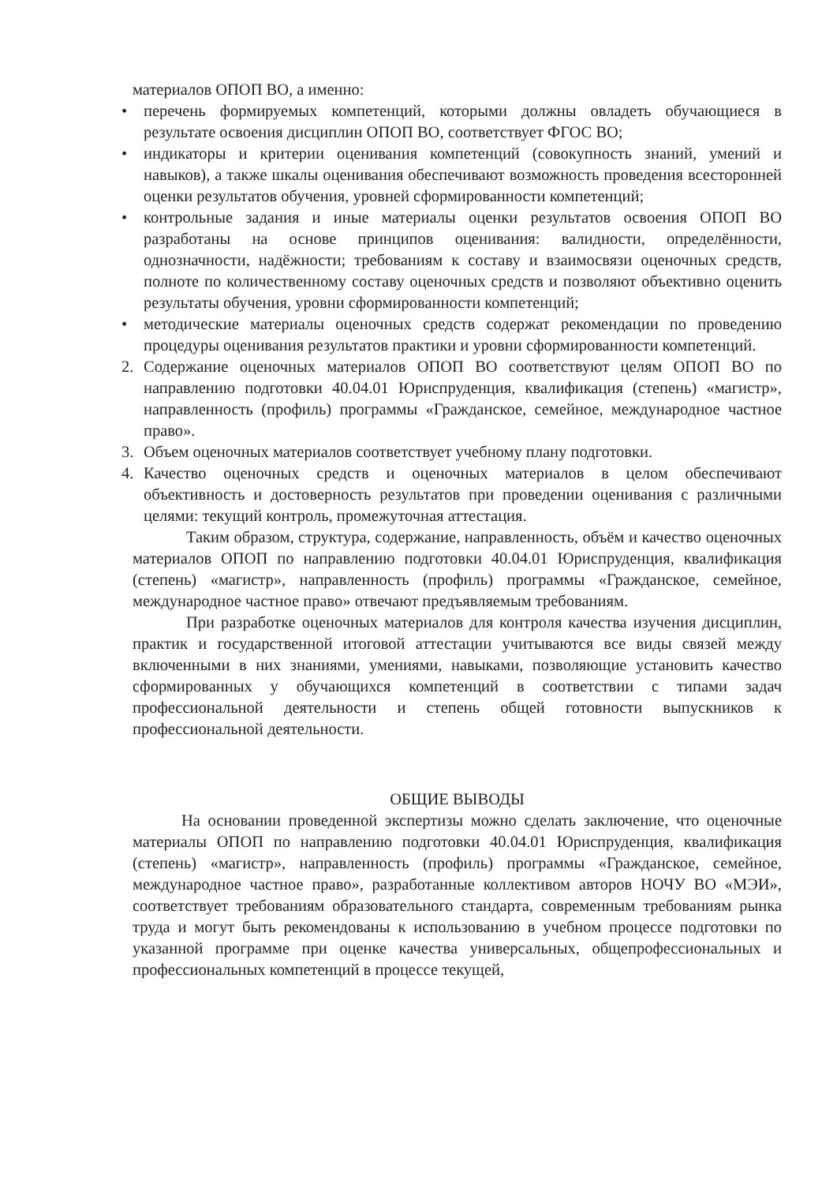материалов ОПОП ВО, а именно:
• перечень формируемых компетенций, которыми должны овладеть обучающиеся в результате освоения дисциплин ОПОП ВО, соответствует ФГОС ВО;
• индикаторы и критерии оценивания компетенций (совокупность знаний, умений и навыков), а также шкалы оценивания обеспечивают возможность проведения всесторонней оценки результатов обучения, уровней сформированности компетенций;
• контрольные задания и иные материалы оценки результатов освоения ОПОП ВО разработаны на основе принципов оценивания: валидности, определённости, однозначности, надёжности; требованиям к составу и взаимосвязи оценочных средств, полноте по количественному составу оценочных средств и позволяют объективно оценить результаты обучения, уровни сформированности компетенций;
• методические материалы оценочных средств содержат рекомендации по проведению процедуры оценивания результатов практики и уровни сформированности компетенций.
2. Содержание оценочных материалов ОПОП ВО соответствуют целям ОПОП ВО по направлению подготовки 40.04.01 Юриспруденция, квалификация (степень) «магистр», направленность (профиль) программы «Гражданское, семейное, международное частное право».
3. Объем оценочных материалов соответствует учебному плану подготовки.
4. Качество оценочных средств и оценочных материалов в целом обеспечивают объективность и достоверность результатов при проведении оценивания с различными целями: текущий контроль, промежуточная аттестация.
Таким образом, структура, содержание, направленность, объём и качество оценочных материалов ОПОП по направлению подготовки 40.04.01 Юриспруденция, квалификация (степень) «магистр», направленность (профиль) программы «Гражданское, семейное, международное частное право» отвечают предъявляемым требованиям.
При разработке оценочных материалов для контроля качества изучения дисциплин, практик и государственной итоговой аттестации учитываются все виды связей между включенными в них знаниями, умениями, навыками, позволяющие установить качество сформированных у обучающихся компетенций в соответствии с типами задач профессиональной деятельности и степень общей готовности выпускников к профессиональной деятельности.
ОБЩИЕ ВЫВОДЫ
На основании проведенной экспертизы можно сделать заключение, что оценочные материалы ОПОП по направлению подготовки 40.04.01 Юриспруденция, квалификация (степень) «магистр», направленность (профиль) программы «Гражданское, семейное, международное частное право», разработанные коллективом авторов НОЧУ ВО «МЭИ», соответствует требованиям образовательного стандарта, современным требованиям рынка труда и могут быть рекомендованы к использованию в учебном процессе подготовки по указанной программе при оценке качества универсальных, общепрофессиональных и профессиональных компетенций в процессе текущей,